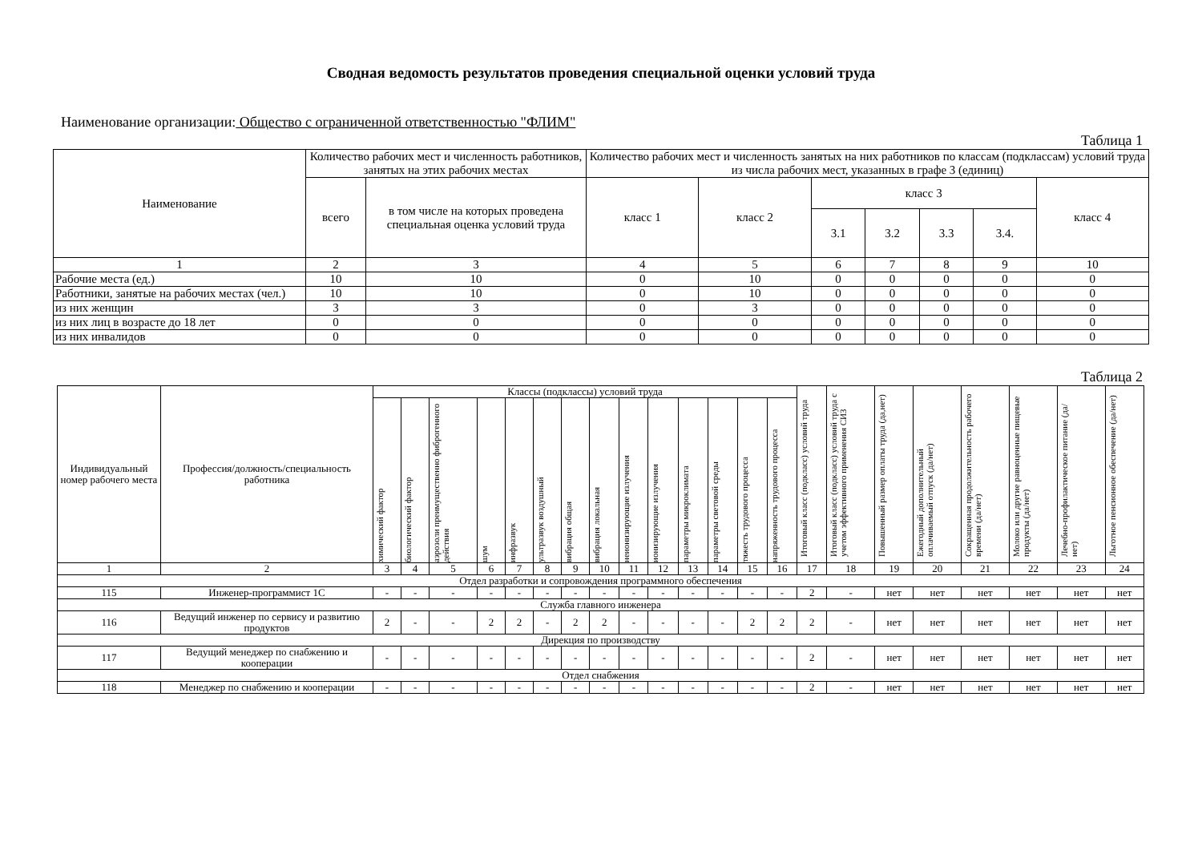Сводная ведомость результатов проведения специальной оценки условий труда
Наименование организации: Общество с ограниченной ответственностью "ФЛИМ"
Таблица 1
| Наименование | Количество рабочих мест и численность работников, занятых на этих рабочих местах | | Количество рабочих мест и численность занятых на них работников по классам (подклассам) условий труда из числа рабочих мест, указанных в графе 3 (единиц) | | | | | | |
| --- | --- | --- | --- | --- | --- | --- | --- | --- | --- |
| | всего | в том числе на которых проведена специальная оценка условий труда | класс 1 | класс 2 | класс 3 | | | | класс 4 |
| | | | | | 3.1 | 3.2 | 3.3 | 3.4. | |
| 1 | 2 | 3 | 4 | 5 | 6 | 7 | 8 | 9 | 10 |
| Рабочие места (ед.) | 10 | 10 | 0 | 10 | 0 | 0 | 0 | 0 | 0 |
| Работники, занятые на рабочих местах (чел.) | 10 | 10 | 0 | 10 | 0 | 0 | 0 | 0 | 0 |
| из них женщин | 3 | 3 | 0 | 3 | 0 | 0 | 0 | 0 | 0 |
| из них лиц в возрасте до 18 лет | 0 | 0 | 0 | 0 | 0 | 0 | 0 | 0 | 0 |
| из них инвалидов | 0 | 0 | 0 | 0 | 0 | 0 | 0 | 0 | 0 |
Таблица 2
| Индивидуальный номер рабочего места | Профессия/должность/специальность работника | Классы (подклассы) условий труда | | | | | | | | | | | | | | Итоговый класс (подкласс) условий труда | Итоговый класс (подкласс) условий труда с учетом эффективного применения СИЗ | Повышенный размер оплаты труда (да,нет) | Ежегодный дополнительный оплачиваемый отпуск (да/нет) | Сокращенная продолжительность рабочего времени (да/нет) | Молоко или другие равноценные пищевые продукты (да/нет) | Лечебно-профилактическое питание (да/нет) | Льготное пенсионное обеспечение (да/нет) |
| --- | --- | --- | --- | --- | --- | --- | --- | --- | --- | --- | --- | --- | --- | --- | --- | --- | --- | --- | --- | --- | --- | --- | --- |
| | | химический фактор | биологический фактор | аэрозоли преимущественно фиброгенного действия | шум | инфразвук | ультразвук воздушный | вибрация общая | вибрация локальная | неионизирующие излучения | ионизирующие излучения | параметры микроклимата | параметры световой среды | тяжесть трудового процесса | напряженность трудового процесса | | | | | | | | |
| 1 | 2 | 3 | 4 | 5 | 6 | 7 | 8 | 9 | 10 | 11 | 12 | 13 | 14 | 15 | 16 | 17 | 18 | 19 | 20 | 21 | 22 | 23 | 24 |
| Отдел разработки и сопровождения программного обеспечения | | | | | | | | | | | | | | | | | | | | | | | |
| 115 | Инженер-программист 1С | - | - | - | - | - | - | - | - | - | - | - | - | - | - | 2 | - | нет | нет | нет | нет | нет | нет |
| Служба главного инженера | | | | | | | | | | | | | | | | | | | | | | | |
| 116 | Ведущий инженер по сервису и развитию продуктов | 2 | - | - | 2 | 2 | - | 2 | 2 | - | - | - | - | 2 | 2 | 2 | - | нет | нет | нет | нет | нет | нет |
| Дирекция по производству | | | | | | | | | | | | | | | | | | | | | | | |
| 117 | Ведущий менеджер по снабжению и кооперации | - | - | - | - | - | - | - | - | - | - | - | - | - | - | 2 | - | нет | нет | нет | нет | нет | нет |
| Отдел снабжения | | | | | | | | | | | | | | | | | | | | | | | |
| 118 | Менеджер по снабжению и кооперации | - | - | - | - | - | - | - | - | - | - | - | - | - | - | 2 | - | нет | нет | нет | нет | нет | нет |